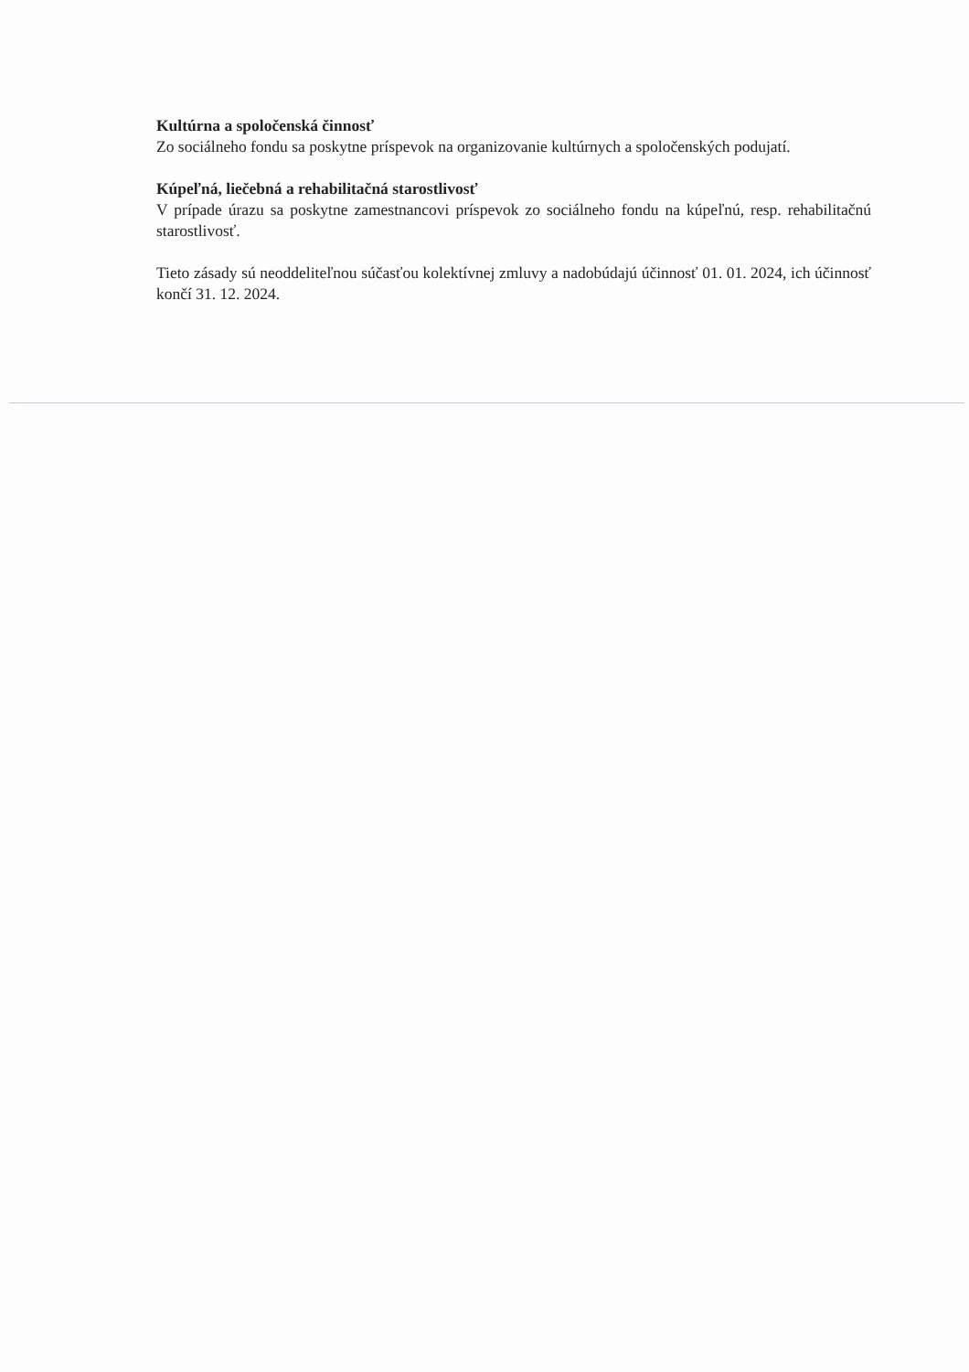Kultúrna a spoločenská činnosť
Zo sociálneho fondu sa poskytne príspevok na organizovanie kultúrnych a spoločenských podujatí.
Kúpeľná, liečebná a rehabilitačná starostlivosť
V prípade úrazu sa poskytne zamestnancovi príspevok zo sociálneho fondu na kúpeľnú, resp. rehabilitačnú starostlivosť.
Tieto zásady sú neoddeliteľnou súčasťou kolektívnej zmluvy a nadobúdajú účinnosť 01. 01. 2024, ich účinnosť končí 31. 12. 2024.